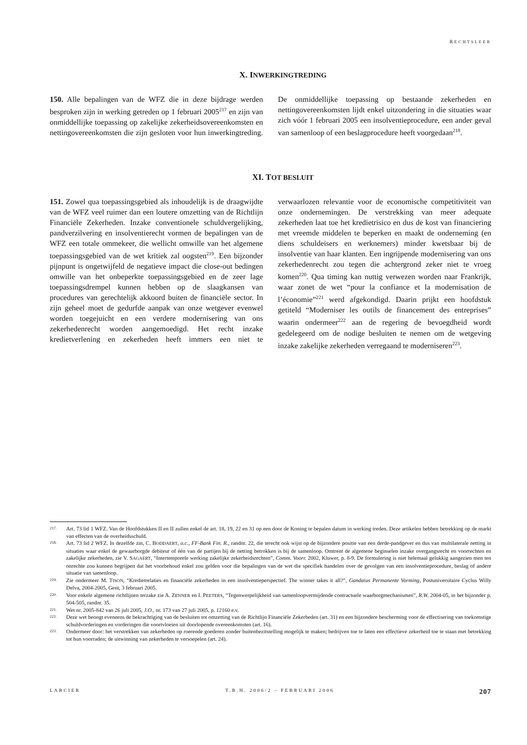RECHTSLEER
X. INWERKINGTREDING
150. Alle bepalingen van de WFZ die in deze bijdrage werden besproken zijn in werking getreden op 1 februari 2005<sup>217</sup> en zijn van onmiddellijke toepassing op zakelijke zekerheidsovereenkomsten en nettingovereenkomsten die zijn gesloten voor hun inwerkingtreding. De onmiddellijke toepassing op bestaande zekerheden en nettingovereenkomsten lijdt enkel uitzondering in die situaties waar zich vóór 1 februari 2005 een insolventieprocedure, een ander geval van samenloop of een beslagprocedure heeft voorgedaan<sup>218</sup>.
XI. TOT BESLUIT
151. Zowel qua toepassingsgebied als inhoudelijk is de draagwijdte van de WFZ veel ruimer dan een loutere omzetting van de Richtlijn Financiële Zekerheden. Inzake conventionele schuldvergelijking, pandverzilvering en insolventierecht vormen de bepalingen van de WFZ een totale ommekeer, die wellicht omwille van het algemene toepassingsgebied van de wet kritiek zal oogsten<sup>219</sup>. Een bijzonder pijnpunt is ongetwijfeld de negatieve impact die close-out bedingen omwille van het onbeperkte toepassingsgebied en de zeer lage toepassingsdrempel kunnen hebben op de slaagkansen van procedures van gerechtelijk akkoord buiten de financiële sector. In zijn geheel moet de gedurfde aanpak van onze wetgever evenwel worden toegejuicht en een verdere modernisering van ons zekerhedenrecht worden aangemoedigd. Het recht inzake kredietverlening en zekerheden heeft immers een niet te verwaarlozen relevantie voor de economische competitiviteit van onze ondernemingen. De verstrekking van meer adequate zekerheden laat toe het kredietrisico en dus de kost van financiering met vreemde middelen te beperken en maakt de onderneming (en diens schuldeisers en werknemers) minder kwetsbaar bij de insolventie van haar klanten. Een ingrijpende modernisering van ons zekerhedenrecht zou tegen die achtergrond zeker niet te vroeg komen<sup>220</sup>. Qua timing kan nuttig verwezen worden naar Frankrijk, waar zonet de wet “pour la confiance et la modernisation de l’économie”<sup>221</sup> werd afgekondigd. Daarin prijkt een hoofdstuk getiteld “Moderniser les outils de financement des entreprises” waarin ondermeer<sup>222</sup> aan de regering de bevoegdheid wordt gedelegeerd om de nodige besluiten te nemen om de wetgeving inzake zakelijke zekerheden verregaand te moderniseren<sup>223</sup>.
217. Art. 73 lid 1 WFZ. Van de Hoofdstukken II en II zullen enkel de art. 18, 19, 22 en 31 op een door de Koning te bepalen datum in werking treden. Deze artikelen hebben betrekking op de markt van effecten van de overheidsschuld.
218. Art. 73 lid 2 WFZ. In dezelfde zin, C. BODDAERT, o.c., FF-Bank Fin. R., randnr. 22, die terecht ook wijst op de bijzondere positie van een derde-pandgever en dus van multilaterale netting in situaties waar enkel de gewaarborgde debiteur of één van de partijen bij de netting betrokken is bij de samenloop. Omtrent de algemene beginselen inzake overgangsrecht en voorrechten en zakelijke zekerheden, zie V. SAGAERT, “Intertemporele werking zakelijke zekerheidsrechten”, Comm. Voorr. 2002, Kluwer, p. 8-9. De formulering is niet helemaal gelukkig aangezien men ten onrechte zou kunnen begrijpen dat het voorbehoud enkel zou gelden voor die bepalingen van de wet die specifiek handelen over de gevolgen van een insolventieprocedure, beslag of andere situatie van samenloop.
219. Zie ondermeer M. TISON, “Kredietrelaties en financiële zekerheden in een insolventieperspectief. The winner takes it all?”, Gandaius Permanente Vorming, Postuniversitaire Cyclus Willy Delva, 2004-2005, Gent, 3 februari 2005.
220. Voor enkele algemene richtlijnen terzake zie A. ZENNER en I. PEETERS, “Tegenwerpelijkheid van samenloopvermijdende contractuele waarborgmechanismen”, R.W. 2004-05, in het bijzonder p. 504-505, randnr. 35.
221. Wet nr. 2005-842 van 26 juli 2005, J.O., nr. 173 van 27 juli 2005, p. 12160 e.v.
222. Deze wet beoogt eveneens de bekrachtiging van de besluiten tot omzetting van de Richtlijn Financiële Zekerheden (art. 31) en een bijzondere bescherming voor de effectisering van toekomstige schuldvorderingen en vorderingen die voortvloeien uit doorlopende overeenkomsten (art. 16).
223. Ondermeer door: het verstrekken van zekerheden op roerende goederen zonder buitenbezitstelling mogelijk te maken; bedrijven toe te laten een effectieve zekerheid toe te staan met betrekking tot hun voorraden; de uitwinning van zekerheden te versoepelen (art. 24).
LARCIER T.B.H. 2006/2 – FEBRUARI 2006 207